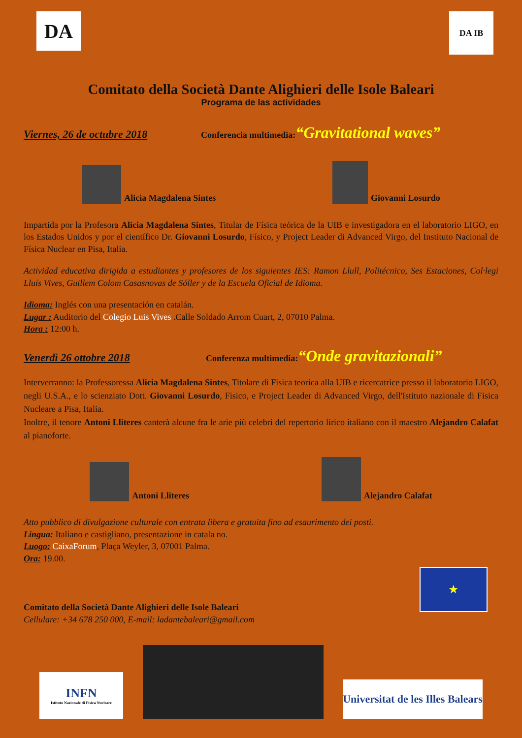DA
DA IB
Comitato della Società Dante Alighieri delle Isole Baleari
Programa de las actividades
Viernes, 26 de octubre 2018 Conferencia multimedia: “Gravitational waves”
Alicia Magdalena Sintes
Giovanni Losurdo
Impartida por la Profesora Alicia Magdalena Sintes, Titular de Física teórica de la UIB e investigadora en el laboratorio LIGO, en los Estados Unidos y por el científico Dr. Giovanni Losurdo, Físico, y Project Leader di Advanced Virgo, del Instituto Nacional de Física Nuclear en Pisa, Italia.
Actividad educativa dirigida a estudiantes y profesores de los siguientes IES: Ramon Llull, Politécnico, Ses Estaciones, Col·legi Lluís Vives, Guillem Colom Casasnovas de Sóller y de la Escuela Oficial de Idioma.
Idioma: Inglés con una presentación en catalán.
Lugar : Auditorio del Colegio Luis Vives .Calle Soldado Arrom Cuart, 2, 07010 Palma.
Hora : 12:00 h.
Venerdì 26 ottobre 2018 Conferenza multimedia: “Onde gravitazionali”
Interverranno: la Professoressa Alicia Magdalena Sintes, Titolare di Fisica teorica alla UIB e ricercatrice presso il laboratorio LIGO, negli U.S.A., e lo scienziato Dott. Giovanni Losurdo, Fisico, e Project Leader di Advanced Virgo, dell'Istituto nazionale di Fisica Nucleare a Pisa, Italia.
Inoltre, il tenore Antoni Lliteres canterà alcune fra le arie più celebri del repertorio lirico italiano con il maestro Alejandro Calafat al pianoforte.
Antoni Lliteres
Alejandro Calafat
Atto pubblico di divulgazione culturale con entrata libera e gratuita fino ad esaurimento dei posti.
Lingua: Italiano e castigliano, presentazione in catala no.
Luogo: CaixaForum, Plaça Weyler, 3, 07001 Palma.
Ora: 19.00.
Comitato della Società Dante Alighieri delle Isole Baleari
Cellulare: +34 678 250 000, E-mail: ladantebaleari@gmail.com
★
INFN
Istituto Nazionale di Fisica Nucleare
Universitat de les Illes Balears